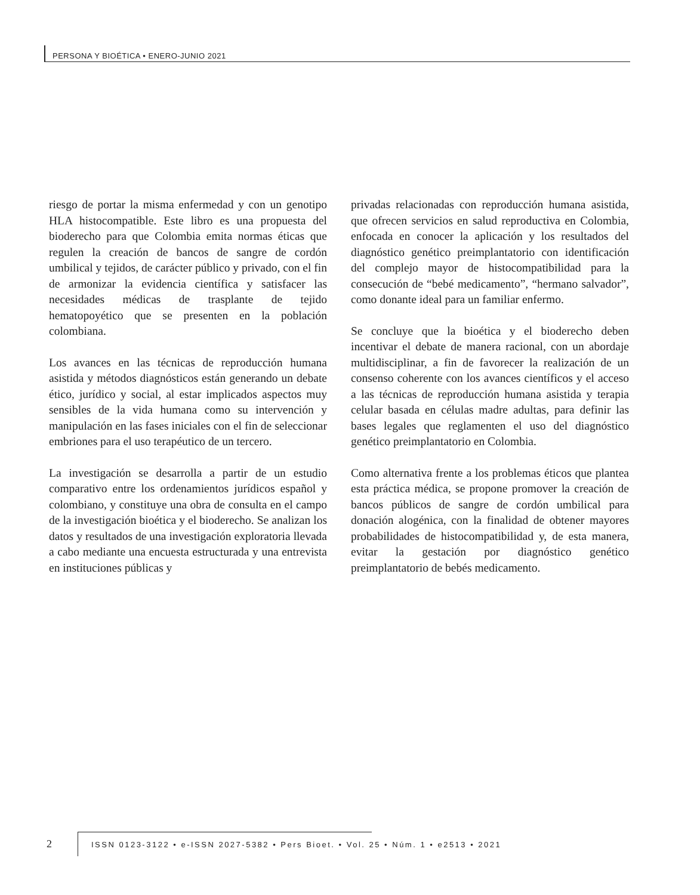PERSONA Y BIOÉTICA • ENERO-JUNIO 2021
riesgo de portar la misma enfermedad y con un genotipo HLA histocompatible. Este libro es una propuesta del bioderecho para que Colombia emita normas éticas que regulen la creación de bancos de sangre de cordón umbilical y tejidos, de carácter público y privado, con el fin de armonizar la evidencia científica y satisfacer las necesidades médicas de trasplante de tejido hematopoyético que se presenten en la población colombiana.
Los avances en las técnicas de reproducción humana asistida y métodos diagnósticos están generando un debate ético, jurídico y social, al estar implicados aspectos muy sensibles de la vida humana como su intervención y manipulación en las fases iniciales con el fin de seleccionar embriones para el uso terapéutico de un tercero.
La investigación se desarrolla a partir de un estudio comparativo entre los ordenamientos jurídicos español y colombiano, y constituye una obra de consulta en el campo de la investigación bioética y el bioderecho. Se analizan los datos y resultados de una investigación exploratoria llevada a cabo mediante una encuesta estructurada y una entrevista en instituciones públicas y
privadas relacionadas con reproducción humana asistida, que ofrecen servicios en salud reproductiva en Colombia, enfocada en conocer la aplicación y los resultados del diagnóstico genético preimplantatorio con identificación del complejo mayor de histocompatibilidad para la consecución de “bebé medicamento”, “hermano salvador”, como donante ideal para un familiar enfermo.
Se concluye que la bioética y el bioderecho deben incentivar el debate de manera racional, con un abordaje multidisciplinar, a fin de favorecer la realización de un consenso coherente con los avances científicos y el acceso a las técnicas de reproducción humana asistida y terapia celular basada en células madre adultas, para definir las bases legales que reglamenten el uso del diagnóstico genético preimplantatorio en Colombia.
Como alternativa frente a los problemas éticos que plantea esta práctica médica, se propone promover la creación de bancos públicos de sangre de cordón umbilical para donación alogénica, con la finalidad de obtener mayores probabilidades de histocompatibilidad y, de esta manera, evitar la gestación por diagnóstico genético preimplantatorio de bebés medicamento.
2
ISSN 0123-3122 • e-ISSN 2027-5382 • Pers Bioet. • Vol. 25 • Núm. 1 • e2513 • 2021